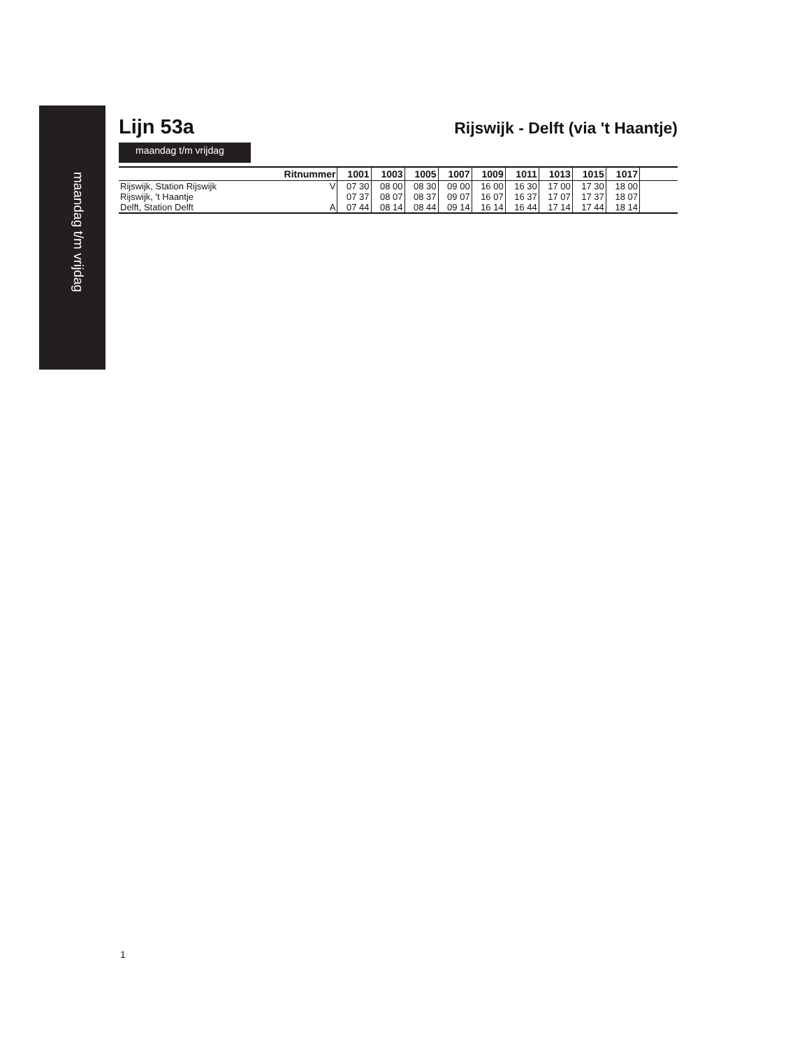maandag t/m vrijdag
Lijn 53a
Rijswijk - Delft (via 't Haantje)
maandag t/m vrijdag
| Ritnummer | | 1001 | 1003 | 1005 | 1007 | 1009 | 1011 | 1013 | 1015 | 1017 | |
| --- | --- | --- | --- | --- | --- | --- | --- | --- | --- | --- | --- |
| Rijswijk, Station Rijswijk | V | 07 30 | 08 00 | 08 30 | 09 00 | 16 00 | 16 30 | 17 00 | 17 30 | 18 00 | |
| Rijswijk, 't Haantje | | 07 37 | 08 07 | 08 37 | 09 07 | 16 07 | 16 37 | 17 07 | 17 37 | 18 07 | |
| Delft, Station Delft | A | 07 44 | 08 14 | 08 44 | 09 14 | 16 14 | 16 44 | 17 14 | 17 44 | 18 14 | |
1